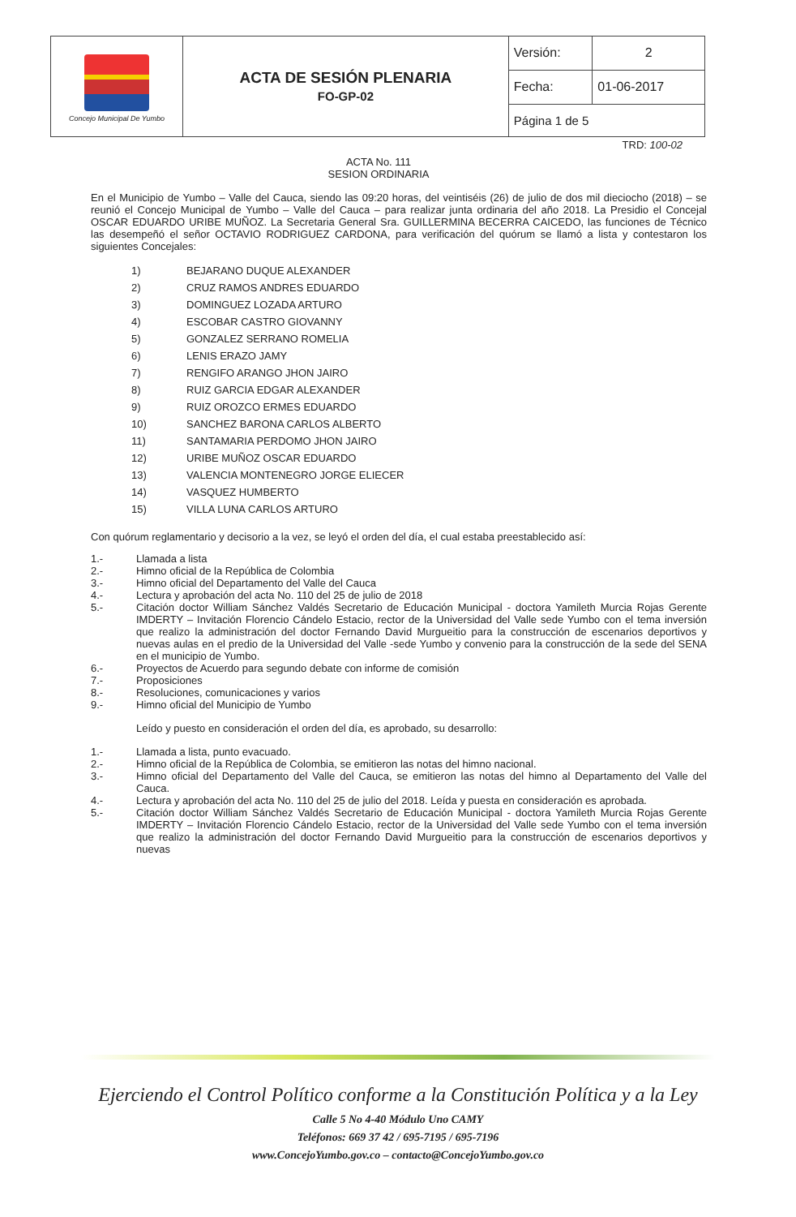| Concejo Municipal De Yumbo | ACTA DE SESIÓN PLENARIA FO-GP-02 | Versión: | 2 |
| | | Fecha: | 01-06-2017 |
| | | Página 1 de 5 | |
TRD: 100-02
ACTA No. 111
SESION ORDINARIA
En el Municipio de Yumbo – Valle del Cauca, siendo las 09:20 horas, del veintiséis (26) de julio de dos mil dieciocho (2018) – se reunió el Concejo Municipal de Yumbo – Valle del Cauca – para realizar junta ordinaria del año 2018. La Presidio el Concejal OSCAR EDUARDO URIBE MUÑOZ. La Secretaria General Sra. GUILLERMINA BECERRA CAICEDO, las funciones de Técnico las desempeñó el señor OCTAVIO RODRIGUEZ CARDONA, para verificación del quórum se llamó a lista y contestaron los siguientes Concejales:
1) BEJARANO DUQUE ALEXANDER
2) CRUZ RAMOS ANDRES EDUARDO
3) DOMINGUEZ LOZADA ARTURO
4) ESCOBAR CASTRO GIOVANNY
5) GONZALEZ SERRANO ROMELIA
6) LENIS ERAZO JAMY
7) RENGIFO ARANGO JHON JAIRO
8) RUIZ GARCIA EDGAR ALEXANDER
9) RUIZ OROZCO ERMES EDUARDO
10) SANCHEZ BARONA CARLOS ALBERTO
11) SANTAMARIA PERDOMO JHON JAIRO
12) URIBE MUÑOZ OSCAR EDUARDO
13) VALENCIA MONTENEGRO JORGE ELIECER
14) VASQUEZ HUMBERTO
15) VILLA LUNA CARLOS ARTURO
Con quórum reglamentario y decisorio a la vez, se leyó el orden del día, el cual estaba preestablecido así:
1.-
Llamada a lista
2.-
Himno oficial de la República de Colombia
3.-
Himno oficial del Departamento del Valle del Cauca
4.-
Lectura y aprobación del acta No. 110 del 25 de julio de 2018
5.-
Citación doctor William Sánchez Valdés Secretario de Educación Municipal - doctora Yamileth Murcia Rojas Gerente IMDERTY – Invitación Florencio Cándelo Estacio, rector de la Universidad del Valle sede Yumbo con el tema inversión que realizo la administración del doctor Fernando David Murgueitio para la construcción de escenarios deportivos y nuevas aulas en el predio de la Universidad del Valle -sede Yumbo y convenio para la construcción de la sede del SENA en el municipio de Yumbo.
6.-
Proyectos de Acuerdo para segundo debate con informe de comisión
7.-
Proposiciones
8.-
Resoluciones, comunicaciones y varios
9.-
Himno oficial del Municipio de Yumbo
Leído y puesto en consideración el orden del día, es aprobado, su desarrollo:
1.-
Llamada a lista, punto evacuado.
2.-
Himno oficial de la República de Colombia, se emitieron las notas del himno nacional.
3.-
Himno oficial del Departamento del Valle del Cauca, se emitieron las notas del himno al Departamento del Valle del Cauca.
4.-
Lectura y aprobación del acta No. 110 del 25 de julio del 2018. Leída y puesta en consideración es aprobada.
5.-
Citación doctor William Sánchez Valdés Secretario de Educación Municipal - doctora Yamileth Murcia Rojas Gerente IMDERTY – Invitación Florencio Cándelo Estacio, rector de la Universidad del Valle sede Yumbo con el tema inversión que realizo la administración del doctor Fernando David Murgueitio para la construcción de escenarios deportivos y nuevas
Ejerciendo el Control Político conforme a la Constitución Política y a la Ley
Calle 5 No 4-40 Módulo Uno CAMY
Teléfonos: 669 37 42 / 695-7195 / 695-7196
www.ConcejoYumbo.gov.co – contacto@ConcejoYumbo.gov.co